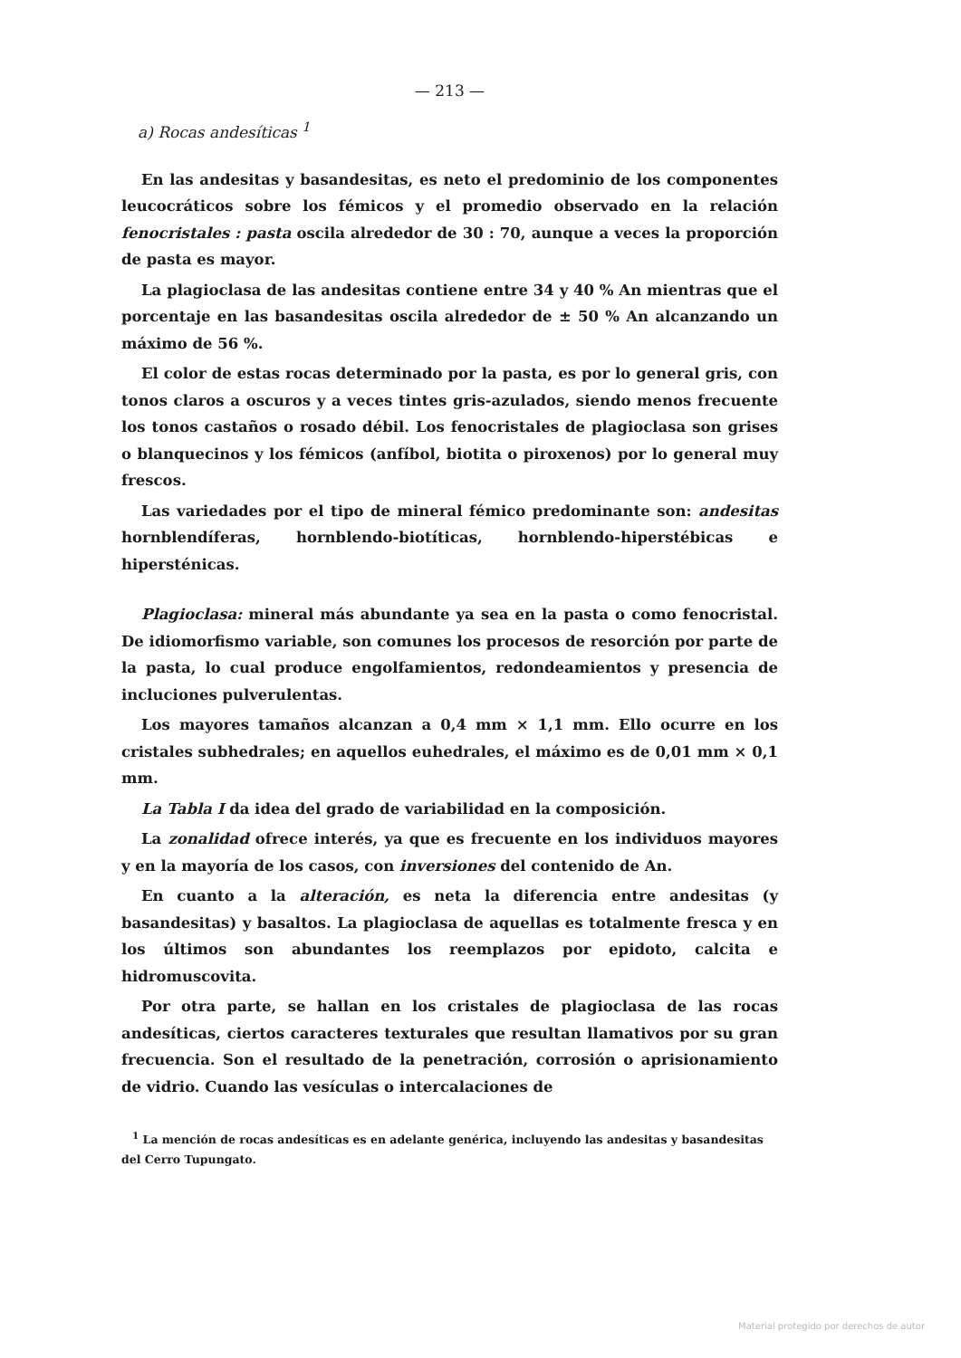— 213 —
a) Rocas andesíticas <sup>1</sup>
En las andesitas y basandesitas, es neto el predominio de los componentes leucocráticos sobre los fémicos y el promedio observado en la relación fenocristales : pasta oscila alrededor de 30 : 70, aunque a veces la proporción de pasta es mayor.
La plagioclasa de las andesitas contiene entre 34 y 40 % An mientras que el porcentaje en las basandesitas oscila alrededor de ± 50 % An alcanzando un máximo de 56 %.
El color de estas rocas determinado por la pasta, es por lo general gris, con tonos claros a oscuros y a veces tintes gris-azulados, siendo menos frecuente los tonos castaños o rosado débil. Los fenocristales de plagioclasa son grises o blanquecinos y los fémicos (anfíbol, biotita o piroxenos) por lo general muy frescos.
Las variedades por el tipo de mineral fémico predominante son: andesitas hornblendíferas, hornblendo-biotíticas, hornblendo-hiperstébicas e hipersténicas.
Plagioclasa: mineral más abundante ya sea en la pasta o como fenocristal. De idiomorfismo variable, son comunes los procesos de resorción por parte de la pasta, lo cual produce engolfamientos, redondeamientos y presencia de incluciones pulverulentas.
Los mayores tamaños alcanzan a 0,4 mm × 1,1 mm. Ello ocurre en los cristales subhedrales; en aquellos euhedrales, el máximo es de 0,01 mm × 0,1 mm.
La Tabla I da idea del grado de variabilidad en la composición.
La zonalidad ofrece interés, ya que es frecuente en los individuos mayores y en la mayoría de los casos, con inversiones del contenido de An.
En cuanto a la alteración, es neta la diferencia entre andesitas (y basandesitas) y basaltos. La plagioclasa de aquellas es totalmente fresca y en los últimos son abundantes los reemplazos por epidoto, calcita e hidromuscovita.
Por otra parte, se hallan en los cristales de plagioclasa de las rocas andesíticas, ciertos caracteres texturales que resultan llamativos por su gran frecuencia. Son el resultado de la penetración, corrosión o aprisionamiento de vidrio. Cuando las vesículas o intercalaciones de
<sup>1</sup> La mención de rocas andesíticas es en adelante genérica, incluyendo las andesitas y basandesitas del Cerro Tupungato.
Material protegido por derechos de autor